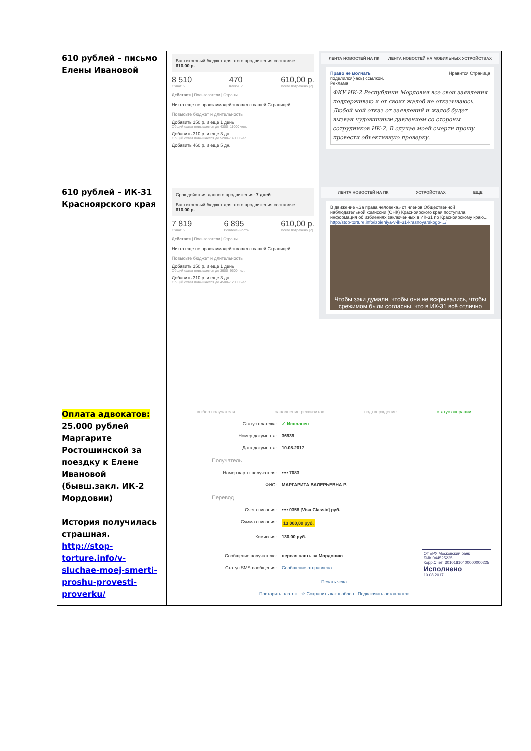| 610 рублей – письмо Елены Ивановой | Ваш итоговый бюджет для этого продвижения составляет 610,00 р. 8 510 Охват [?] 470 Клики [?] 610,00 р. Всего потрачено [?] Действия / Пользователи / Страны Никто еще не провзаимодействовал с вашей Страницей. Повысьте бюджет и длительность Добавить 150 р. и еще 1 день Общий охват повышается до 4300–11000 чел. Добавить 310 р. и еще 3 дн. Общий охват повышается до 5200–14000 чел. Добавить 460 р. и еще 5 дн. ЛЕНТА НОВОСТЕЙ НА ПК ЛЕНТА НОВОСТЕЙ НА МОБИЛЬНЫХ УСТРОЙСТВАХ Право не молчать Нравится Страница поделился(-ась) ссылкой. Реклама ФКУ ИК-2 Республики Мордовия все свои заявления поддерживаю и от своих жалоб не отказываюсь. Любой мой отказ от заявлений и жалоб будет вызван чудовищным давлением со стороны сотрудников ИК-2. В случае моей смерти прошу провести объективную проверку. |
| 610 рублей – ИК-31 Красноярского края | Срок действия данного продвижения: 7 дней Ваш итоговый бюджет для этого продвижения составляет 610,00 р. 7 819 Охват [?] 6 895 Вовлеченность 610,00 р. Всего потрачено [?] Действия / Пользователи / Страны Никто еще не провзаимодействовал с вашей Страницей. Повысьте бюджет и длительность Добавить 150 р. и еще 1 день Общий охват повышается до 3600–9600 чел. Добавить 310 р. и еще 3 дн. Общий охват повышается до 4500–12000 чел. ЛЕНТА НОВОСТЕЙ НА ПК УСТРОЙСТВАХ ЕЩЕ В движение «За права человека» от членов Общественной наблюдательной комиссии (ОНК) Красноярского края поступила информация об избиениях заключенных в ИК-31 по Красноярскому краю... http://stop-torture.info/izbieniya-v-ik-31-krasnoyarskogo-.../ Чтобы зэки думали, чтобы они не вскрывались, чтобы срежимом были согласны, что в ИК-31 всё отлично |
| Оплата адвокатов: 25.000 рублей Маргарите Ростошинской за поездку к Елене Ивановой (бывш.закл. ИК-2 Мордовии) История получилась страшная. http://stop-torture.info/v-sluchae-moej-smerti-proshu-provesti-proverku/ | выбор получателя заполнение реквизитов подтверждение статус операции Статус платежа: ✓ Исполнен Номер документа: 36939 Дата документа: 10.08.2017 Получатель Номер карты получателя: •••• 7083 ФИО: МАРГАРИТА ВАЛЕРЬЕВНА Р. Перевод Счет списания: •••• 0358 [Visa Classic] руб. Сумма списания: 13 000,00 руб. Комиссия: 130,00 руб. Сообщение получателю: первая часть за Мордовию Статус SMS-сообщения: Сообщение отправлено ОПЕРУ Московский банк БИК:044525225 Корр.Счет: 30101810400000000225 Исполнено 10.08.2017 Печать чека Повторить платеж ☆ Сохранить как шаблон Подключить автоплатеж |